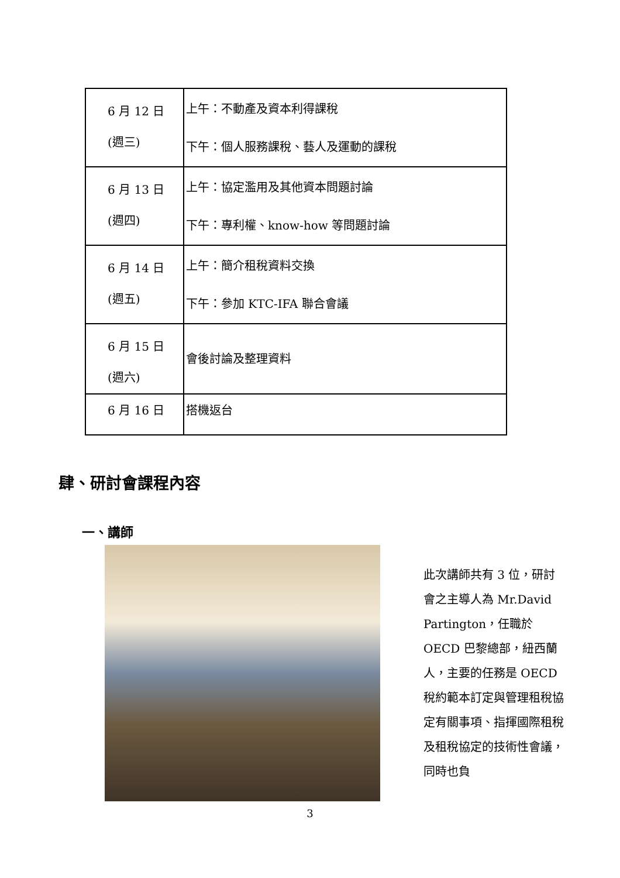| 6 月 12 日 (週三) | 上午：不動產及資本利得課稅 下午：個人服務課稅、藝人及運動的課稅 |
| 6 月 13 日 (週四) | 上午：協定濫用及其他資本問題討論 下午：專利權、know-how 等問題討論 |
| 6 月 14 日 (週五) | 上午：簡介租稅資料交換 下午：參加 KTC-IFA 聯合會議 |
| 6 月 15 日 (週六) | 會後討論及整理資料 |
| 6 月 16 日 | 搭機返台 |
肆、研討會課程內容
一、講師
此次講師共有 3 位，研討會之主導人為 Mr.David Partington，任職於 OECD 巴黎總部，紐西蘭人，主要的任務是 OECD 稅約範本訂定與管理租稅協定有關事項、指揮國際租稅及租稅協定的技術性會議，同時也負
3